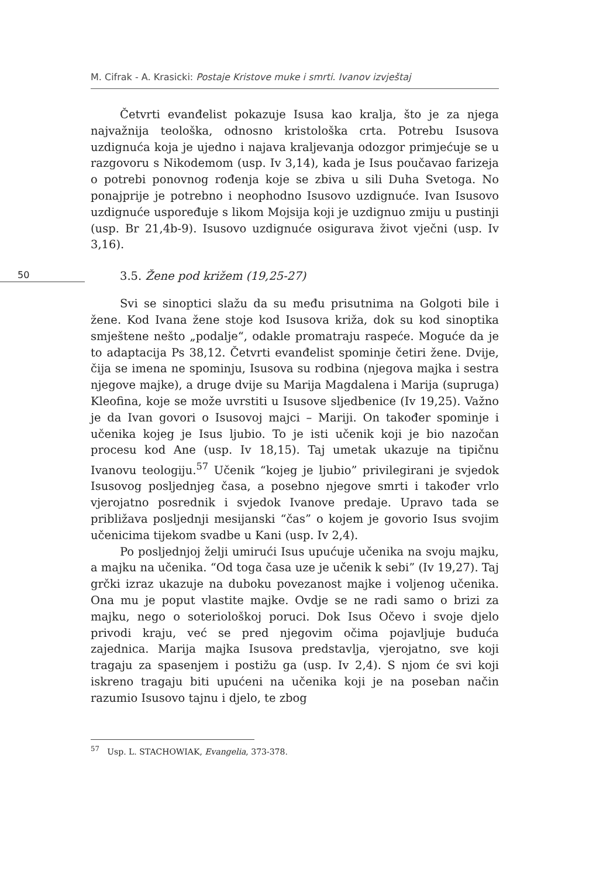M. Cifrak - A. Krasicki: Postaje Kristove muke i smrti. Ivanov izvještaj
Četvrti evanđelist pokazuje Isusa kao kralja, što je za njega najvažnija teološka, odnosno kristološka crta. Potrebu Isusova uzdignuća koja je ujedno i najava kraljevanja odozgor primjećuje se u razgovoru s Nikodemom (usp. Iv 3,14), kada je Isus poučavao farizeja o potrebi ponovnog rođenja koje se zbiva u sili Duha Svetoga. No ponajprije je potrebno i neophodno Isusovo uzdignuće. Ivan Isusovo uzdignuće uspoređuje s likom Mojsija koji je uzdignuo zmiju u pustinji (usp. Br 21,4b-9). Isusovo uzdignuće osigurava život vječni (usp. Iv 3,16).
50
3.5. Žene pod križem (19,25-27)
Svi se sinoptici slažu da su među prisutnima na Golgoti bile i žene. Kod Ivana žene stoje kod Isusova križa, dok su kod sinoptika smještene nešto „podalje“, odakle promatraju raspeće. Moguće da je to adaptacija Ps 38,12. Četvrti evanđelist spominje četiri žene. Dvije, čija se imena ne spominju, Isusova su rodbina (njegova majka i sestra njegove majke), a druge dvije su Marija Magdalena i Marija (supruga) Kleofina, koje se može uvrstiti u Isusove sljedbenice (Iv 19,25). Važno je da Ivan govori o Isusovoj majci – Mariji. On također spominje i učenika kojeg je Isus ljubio. To je isti učenik koji je bio nazočan procesu kod Ane (usp. Iv 18,15). Taj umetak ukazuje na tipičnu Ivanovu teologiju.<sup>57</sup> Učenik “kojeg je ljubio” privilegirani je svjedok Isusovog posljednjeg časa, a posebno njegove smrti i također vrlo vjerojatno posrednik i svjedok Ivanove predaje. Upravo tada se približava posljednji mesijanski “čas” o kojem je govorio Isus svojim učenicima tijekom svadbe u Kani (usp. Iv 2,4).
Po posljednjoj želji umirući Isus upućuje učenika na svoju majku, a majku na učenika. “Od toga časa uze je učenik k sebi” (Iv 19,27). Taj grčki izraz ukazuje na duboku povezanost majke i voljenog učenika. Ona mu je poput vlastite majke. Ovdje se ne radi samo o brizi za majku, nego o soteriološkoj poruci. Dok Isus Očevo i svoje djelo privodi kraju, već se pred njegovim očima pojavljuje buduća zajednica. Marija majka Isusova predstavlja, vjerojatno, sve koji tragaju za spasenjem i postižu ga (usp. Iv 2,4). S njom će svi koji iskreno tragaju biti upućeni na učenika koji je na poseban način razumio Isusovo tajnu i djelo, te zbog
<sup>57</sup> Usp. L. STACHOWIAK, Evangelia, 373-378.